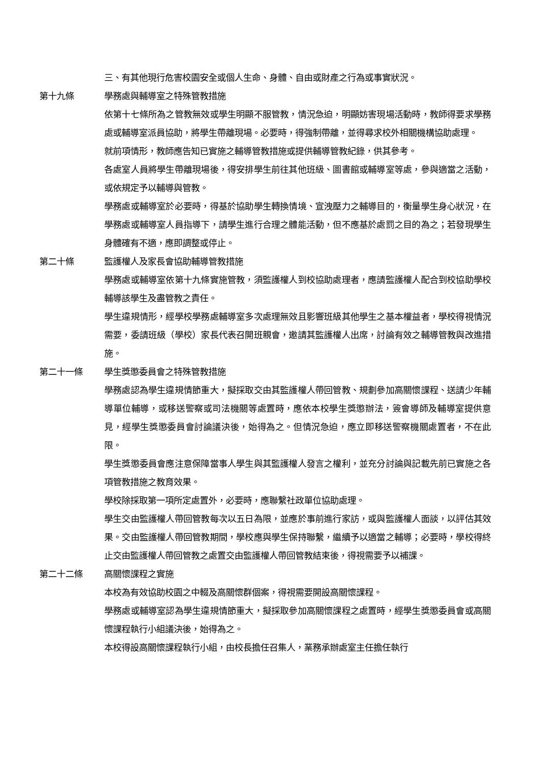三、有其他現行危害校園安全或個人生命、身體、自由或財產之行為或事實狀況。
第十九條 學務處與輔導室之特殊管教措施
依第十七條所為之管教無效或學生明顯不服管教，情況急迫，明顯妨害現場活動時，教師得要求學務處或輔導室派員協助，將學生帶離現場。必要時，得強制帶離，並得尋求校外相關機構協助處理。
就前項情形，教師應告知已實施之輔導管教措施或提供輔導管教紀錄，供其參考。
各處室人員將學生帶離現場後，得安排學生前往其他班級、圖書館或輔導室等處，參與適當之活動，或依規定予以輔導與管教。
學務處或輔導室於必要時，得基於協助學生轉換情境、宣洩壓力之輔導目的，衡量學生身心狀況，在學務處或輔導室人員指導下，請學生進行合理之體能活動，但不應基於處罰之目的為之；若發現學生身體確有不適，應即調整或停止。
第二十條 監護權人及家長會協助輔導管教措施
學務處或輔導室依第十九條實施管教，須監護權人到校協助處理者，應請監護權人配合到校協助學校輔導該學生及盡管教之責任。
學生違規情形，經學校學務處輔導室多次處理無效且影響班級其他學生之基本權益者，學校得視情況需要，委請班級（學校）家長代表召開班親會，邀請其監護權人出席，討論有效之輔導管教與改進措施。
第二十一條 學生獎懲委員會之特殊管教措施
學務處認為學生違規情節重大，擬採取交由其監護權人帶回管教、規劃參加高關懷課程、送請少年輔導單位輔導，或移送警察或司法機關等處置時，應依本校學生獎懲辦法，簽會導師及輔導室提供意見，經學生獎懲委員會討論議決後，始得為之。但情況急迫，應立即移送警察機關處置者，不在此限。
學生獎懲委員會應注意保障當事人學生與其監護權人發言之權利，並充分討論與記載先前已實施之各項管教措施之教育效果。
學校除採取第一項所定處置外，必要時，應聯繫社政單位協助處理。
學生交由監護權人帶回管教每次以五日為限，並應於事前進行家訪，或與監護權人面談，以評估其效果。交由監護權人帶回管教期間，學校應與學生保持聯繫，繼續予以適當之輔導；必要時，學校得終止交由監護權人帶回管教之處置交由監護權人帶回管教結束後，得視需要予以補課。
第二十二條 高關懷課程之實施
本校為有效協助校園之中輟及高關懷群個案，得視需要開設高關懷課程。
學務處或輔導室認為學生違規情節重大，擬採取參加高關懷課程之處置時，經學生獎懲委員會或高關懷課程執行小組議決後，始得為之。
本校得設高關懷課程執行小組，由校長擔任召集人，業務承辦處室主任擔任執行